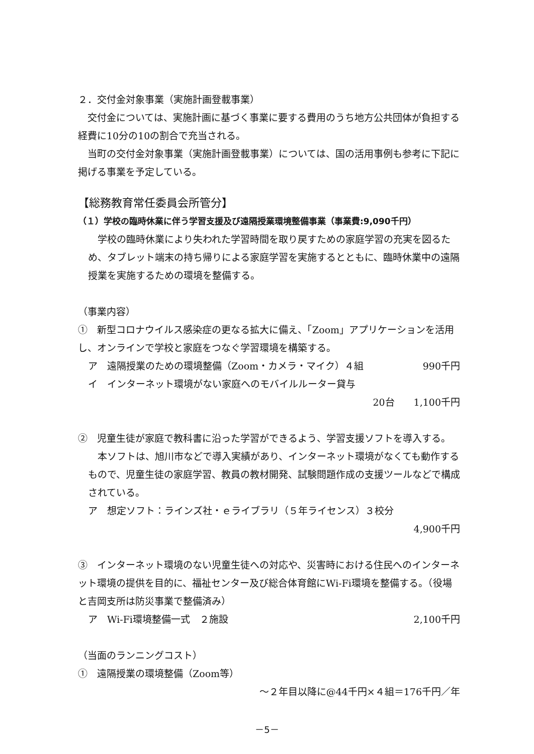２．交付金対象事業（実施計画登載事業）
　交付金については、実施計画に基づく事業に要する費用のうち地方公共団体が負担する経費に10分の10の割合で充当される。
　当町の交付金対象事業（実施計画登載事業）については、国の活用事例も参考に下記に掲げる事業を予定している。
【総務教育常任委員会所管分】
（１）学校の臨時休業に伴う学習支援及び遠隔授業環境整備事業（事業費:9,090千円）
　学校の臨時休業により失われた学習時間を取り戻すための家庭学習の充実を図るため、タブレット端末の持ち帰りによる家庭学習を実施するとともに、臨時休業中の遠隔授業を実施するための環境を整備する。
（事業内容）
①　新型コロナウイルス感染症の更なる拡大に備え、「Zoom」アプリケーションを活用し、オンラインで学校と家庭をつなぐ学習環境を構築する。
ア　遠隔授業のための環境整備（Zoom・カメラ・マイク）４組 990千円
イ　インターネット環境がない家庭へのモバイルルーター貸与
20台　　1,100千円
②　児童生徒が家庭で教科書に沿った学習ができるよう、学習支援ソフトを導入する。
　本ソフトは、旭川市などで導入実績があり、インターネット環境がなくても動作するもので、児童生徒の家庭学習、教員の教材開発、試験問題作成の支援ツールなどで構成されている。
ア　想定ソフト：ラインズ社・ｅライブラリ（５年ライセンス）３校分
4,900千円
③　インターネット環境のない児童生徒への対応や、災害時における住民へのインターネット環境の提供を目的に、福祉センター及び総合体育館にWi-Fi環境を整備する。（役場と吉岡支所は防災事業で整備済み）
ア　Wi-Fi環境整備一式　２施設 2,100千円
（当面のランニングコスト）
①　遠隔授業の環境整備（Zoom等）
～２年目以降に@44千円×４組＝176千円／年
－5－